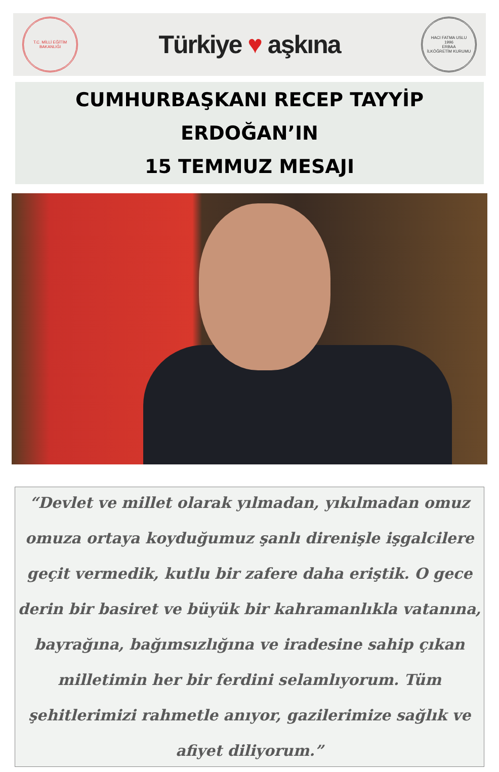T.C. MİLLİ EĞİTİM BAKANLIĞI
Türkiye ♥ aşkına
HACI FATMA USLU
1996
ERBAA
İLKÖĞRETİM KURUMU
CUMHURBAŞKANI RECEP TAYYİP ERDOĞAN’IN
15 TEMMUZ MESAJI
“Devlet ve millet olarak yılmadan, yıkılmadan omuz omuza ortaya koyduğumuz şanlı direnişle işgalcilere geçit vermedik, kutlu bir zafere daha eriştik. O gece derin bir basiret ve büyük bir kahramanlıkla vatanına, bayrağına, bağımsızlığına ve iradesine sahip çıkan milletimin her bir ferdini selamlıyorum. Tüm şehitlerimizi rahmetle anıyor, gazilerimize sağlık ve afiyet diliyorum.”